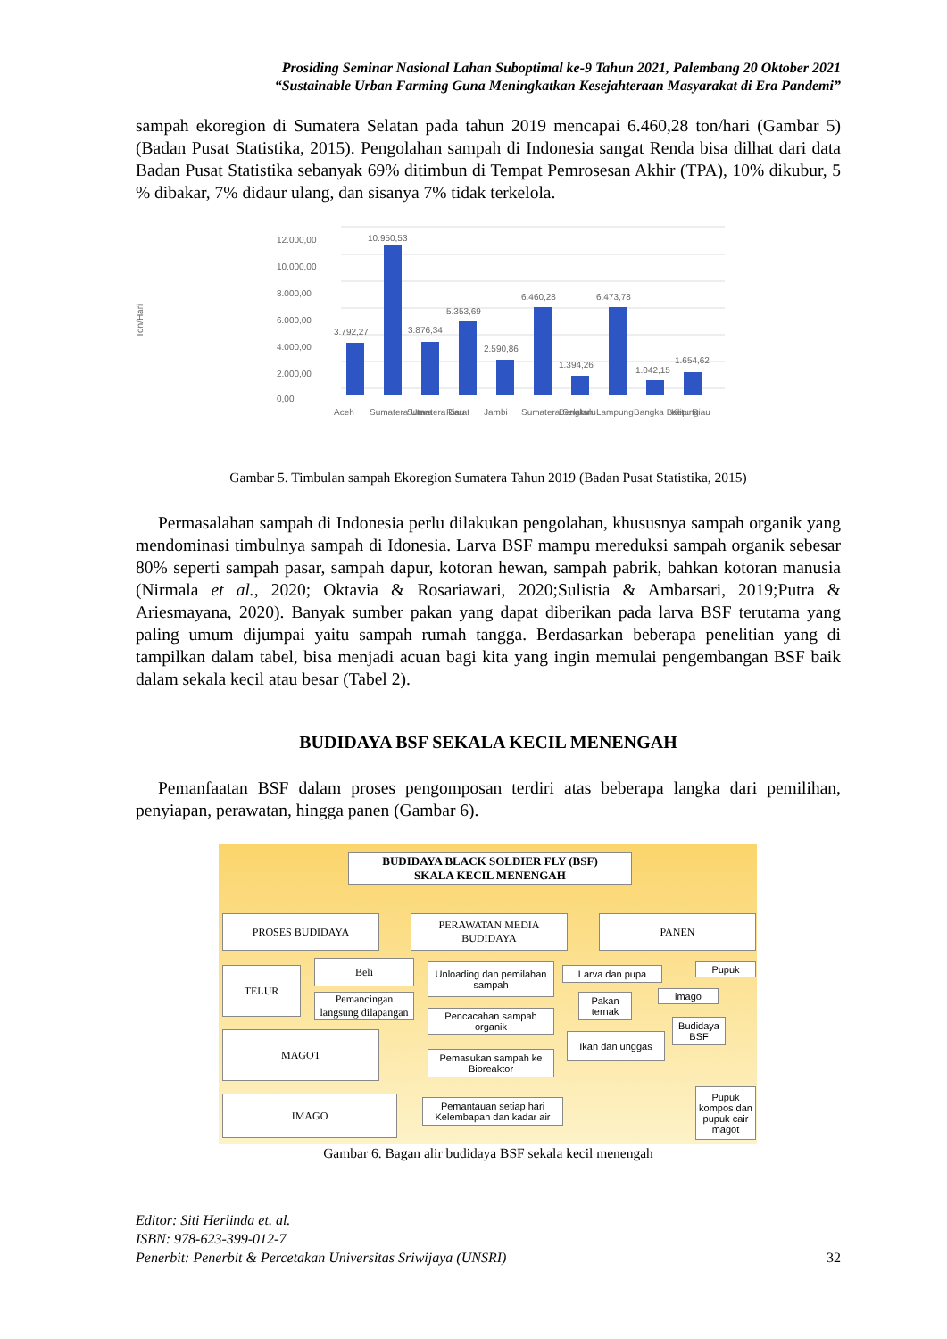Prosiding Seminar Nasional Lahan Suboptimal ke-9 Tahun 2021, Palembang 20 Oktober 2021
“Sustainable Urban Farming Guna Meningkatkan Kesejahteraan Masyarakat di Era Pandemi”
sampah ekoregion di Sumatera Selatan pada tahun 2019 mencapai 6.460,28 ton/hari (Gambar 5) (Badan Pusat Statistika, 2015). Pengolahan sampah di Indonesia sangat Renda bisa dilhat dari data Badan Pusat Statistika sebanyak 69% ditimbun di Tempat Pemrosesan Akhir (TPA), 10% dikubur, 5 % dibakar, 7% didaur ulang, dan sisanya 7% tidak terkelola.
Ton/Hari
12.000,00
10.000,00
8.000,00
6.000,00
4.000,00
2.000,00
0,00
3.792,27
10.950,53
3.876,34
5.353,69
2.590,86
6.460,28
1.394,26
6.473,78
1.042,15
1.654,62
Aceh
Sumatera Utara
Sumatera Barat
Riau
Jambi
Sumatera Selatan
Bengkulu
Lampung
Bangka Belitung
Kep. Riau
Gambar 5. Timbulan sampah Ekoregion Sumatera Tahun 2019 (Badan Pusat Statistika, 2015)
Permasalahan sampah di Indonesia perlu dilakukan pengolahan, khususnya sampah organik yang mendominasi timbulnya sampah di Idonesia. Larva BSF mampu mereduksi sampah organik sebesar 80% seperti sampah pasar, sampah dapur, kotoran hewan, sampah pabrik, bahkan kotoran manusia (Nirmala et al., 2020; Oktavia & Rosariawari, 2020;Sulistia & Ambarsari, 2019;Putra & Ariesmayana, 2020). Banyak sumber pakan yang dapat diberikan pada larva BSF terutama yang paling umum dijumpai yaitu sampah rumah tangga. Berdasarkan beberapa penelitian yang di tampilkan dalam tabel, bisa menjadi acuan bagi kita yang ingin memulai pengembangan BSF baik dalam sekala kecil atau besar (Tabel 2).
BUDIDAYA BSF SEKALA KECIL MENENGAH
Pemanfaatan BSF dalam proses pengomposan terdiri atas beberapa langka dari pemilihan, penyiapan, perawatan, hingga panen (Gambar 6).
BUDIDAYA BLACK SOLDIER FLY (BSF)
SKALA KECIL MENENGAH
PROSES BUDIDAYA
PERAWATAN MEDIA
BUDIDAYA
PANEN
TELUR
Beli
Pemancingan langsung dilapangan
MAGOT
IMAGO
Unloading dan pemilahan sampah
Pencacahan sampah organik
Pemasukan sampah ke Bioreaktor
Pemantauan setiap hari Kelembapan dan kadar air
Larva dan pupa
Pakan ternak
Ikan dan unggas
imago
Budidaya BSF
Pupuk
Pupuk kompos dan pupuk cair magot
Gambar 6. Bagan alir budidaya BSF sekala kecil menengah
Editor: Siti Herlinda et. al.
ISBN: 978-623-399-012-7
Penerbit: Penerbit & Percetakan Universitas Sriwijaya (UNSRI) 32